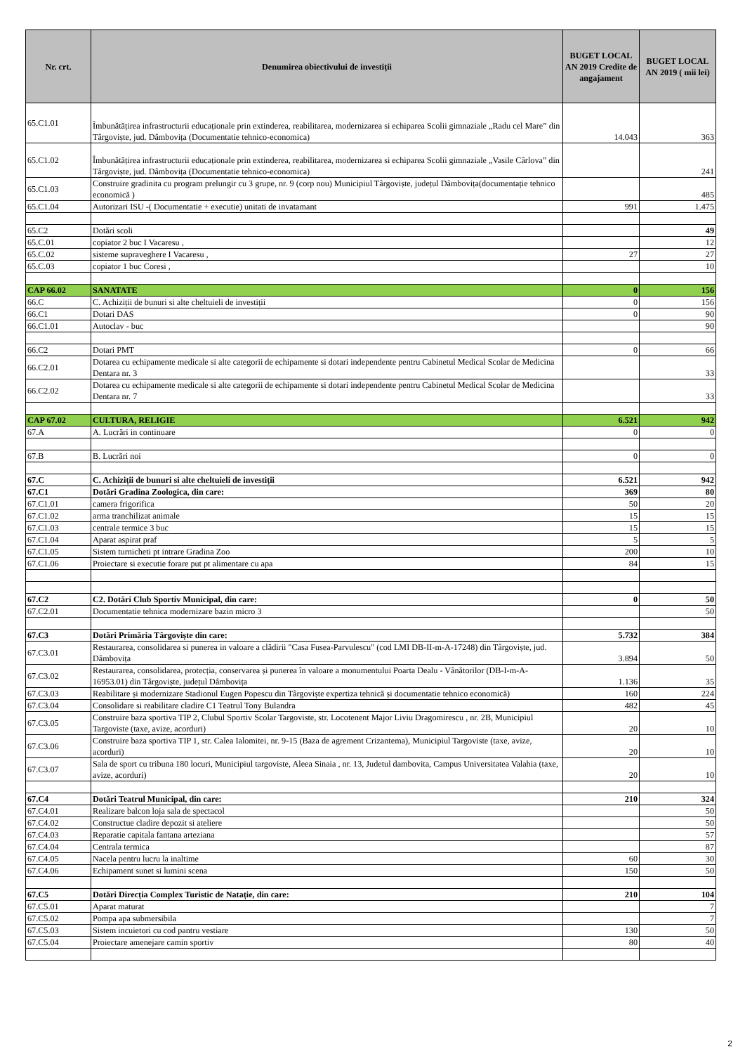| Nr. crt. | Denumirea obiectivului de investiții | BUGET LOCAL AN 2019 Credite de angajament | BUGET LOCAL AN 2019 ( mii lei) |
| --- | --- | --- | --- |
| 65.C1.01 | Îmbunătățirea infrastructurii educaționale prin extinderea, reabilitarea, modernizarea si echiparea Scolii gimnaziale „Radu cel Mare” din Târgoviște, jud. Dâmbovița (Documentatie tehnico-economica) | 14.043 | 363 |
| 65.C1.02 | Îmbunătățirea infrastructurii educaționale prin extinderea, reabilitarea, modernizarea si echiparea Scolii gimnaziale „Vasile Cârlova” din Târgoviște, jud. Dâmbovița (Documentatie tehnico-economica) | | 241 |
| 65.C1.03 | Construire gradinita cu program prelungir cu 3 grupe, nr. 9 (corp nou) Municipiul Târgoviște, județul Dâmbovița(documentație tehnico economică ) | | 485 |
| 65.C1.04 | Autorizari ISU -( Documentatie + executie) unitati de invatamant | 991 | 1.475 |
| 65.C2 | Dotări scoli | | 49 |
| 65.C.01 | copiator 2 buc I Vacaresu , | | 12 |
| 65.C.02 | sisteme supraveghere I Vacaresu , | 27 | 27 |
| 65.C.03 | copiator 1 buc Coresi , | | 10 |
| CAP 66.02 | SANATATE | 0 | 156 |
| 66.C | C. Achiziții de bunuri si alte cheltuieli de investiții | 0 | 156 |
| 66.C1 | Dotari DAS | 0 | 90 |
| 66.C1.01 | Autoclav - buc | | 90 |
| 66.C2 | Dotari PMT | 0 | 66 |
| 66.C2.01 | Dotarea cu echipamente medicale si alte categorii de echipamente si dotari independente pentru Cabinetul Medical Scolar de Medicina Dentara nr. 3 | | 33 |
| 66.C2.02 | Dotarea cu echipamente medicale si alte categorii de echipamente si dotari independente pentru Cabinetul Medical Scolar de Medicina Dentara nr. 7 | | 33 |
| CAP 67.02 | CULTURA, RELIGIE | 6.521 | 942 |
| 67.A | A. Lucrări in continuare | 0 | 0 |
| 67.B | B. Lucrări noi | 0 | 0 |
| 67.C | C. Achiziții de bunuri si alte cheltuieli de investiții | 6.521 | 942 |
| 67.C1 | Dotări Gradina Zoologica, din care: | 369 | 80 |
| 67.C1.01 | camera frigorifica | 50 | 20 |
| 67.C1.02 | arma tranchilizat animale | 15 | 15 |
| 67.C1.03 | centrale termice 3 buc | 15 | 15 |
| 67.C1.04 | Aparat aspirat praf | 5 | 5 |
| 67.C1.05 | Sistem turnicheti pt intrare Gradina Zoo | 200 | 10 |
| 67.C1.06 | Proiectare si executie forare put pt alimentare cu apa | 84 | 15 |
| 67.C2 | C2. Dotări Club Sportiv Municipal, din care: | 0 | 50 |
| 67.C2.01 | Documentatie tehnica modernizare bazin micro 3 | | 50 |
| 67.C3 | Dotări Primăria Târgoviște din care: | 5.732 | 384 |
| 67.C3.01 | Restaurarea, consolidarea si punerea in valoare a clădirii "Casa Fusea-Parvulescu" (cod LMI DB-II-m-A-17248) din Târgoviște, jud. Dâmbovița | 3.894 | 50 |
| 67.C3.02 | Restaurarea, consolidarea, protecția, conservarea și punerea în valoare a monumentului Poarta Dealu - Vânătorilor (DB-I-m-A-16953.01) din Târgoviște, județul Dâmbovița | 1.136 | 35 |
| 67.C3.03 | Reabilitare și modernizare Stadionul Eugen Popescu din Târgoviște expertiza tehnică și documentatie tehnico economică) | 160 | 224 |
| 67.C3.04 | Consolidare si reabilitare cladire C1 Teatrul Tony Bulandra | 482 | 45 |
| 67.C3.05 | Construire baza sportiva TIP 2, Clubul Sportiv Scolar Targoviste, str. Locotenent Major Liviu Dragomirescu , nr. 2B, Municipiul Targoviste (taxe, avize, acorduri) | 20 | 10 |
| 67.C3.06 | Construire baza sportiva TIP 1, str. Calea Ialomitei, nr. 9-15 (Baza de agrement Crizantema), Municipiul Targoviste (taxe, avize, acorduri) | 20 | 10 |
| 67.C3.07 | Sala de sport cu tribuna 180 locuri, Municipiul targoviste, Aleea Sinaia , nr. 13, Judetul dambovita, Campus Universitatea Valahia (taxe, avize, acorduri) | 20 | 10 |
| 67.C4 | Dotări Teatrul Municipal, din care: | 210 | 324 |
| 67.C4.01 | Realizare balcon loja sala de spectacol | | 50 |
| 67.C4.02 | Constructue cladire depozit si ateliere | | 50 |
| 67.C4.03 | Reparatie capitala fantana arteziana | | 57 |
| 67.C4.04 | Centrala termica | | 87 |
| 67.C4.05 | Nacela pentru lucru la inaltime | 60 | 30 |
| 67.C4.06 | Echipament sunet si lumini scena | 150 | 50 |
| 67.C5 | Dotări Direcția Complex Turistic de Natație, din care: | 210 | 104 |
| 67.C5.01 | Aparat maturat | | 7 |
| 67.C5.02 | Pompa apa submersibila | | 7 |
| 67.C5.03 | Sistem incuietori cu cod pantru vestiare | 130 | 50 |
| 67.C5.04 | Proiectare amenejare camin sportiv | 80 | 40 |
2